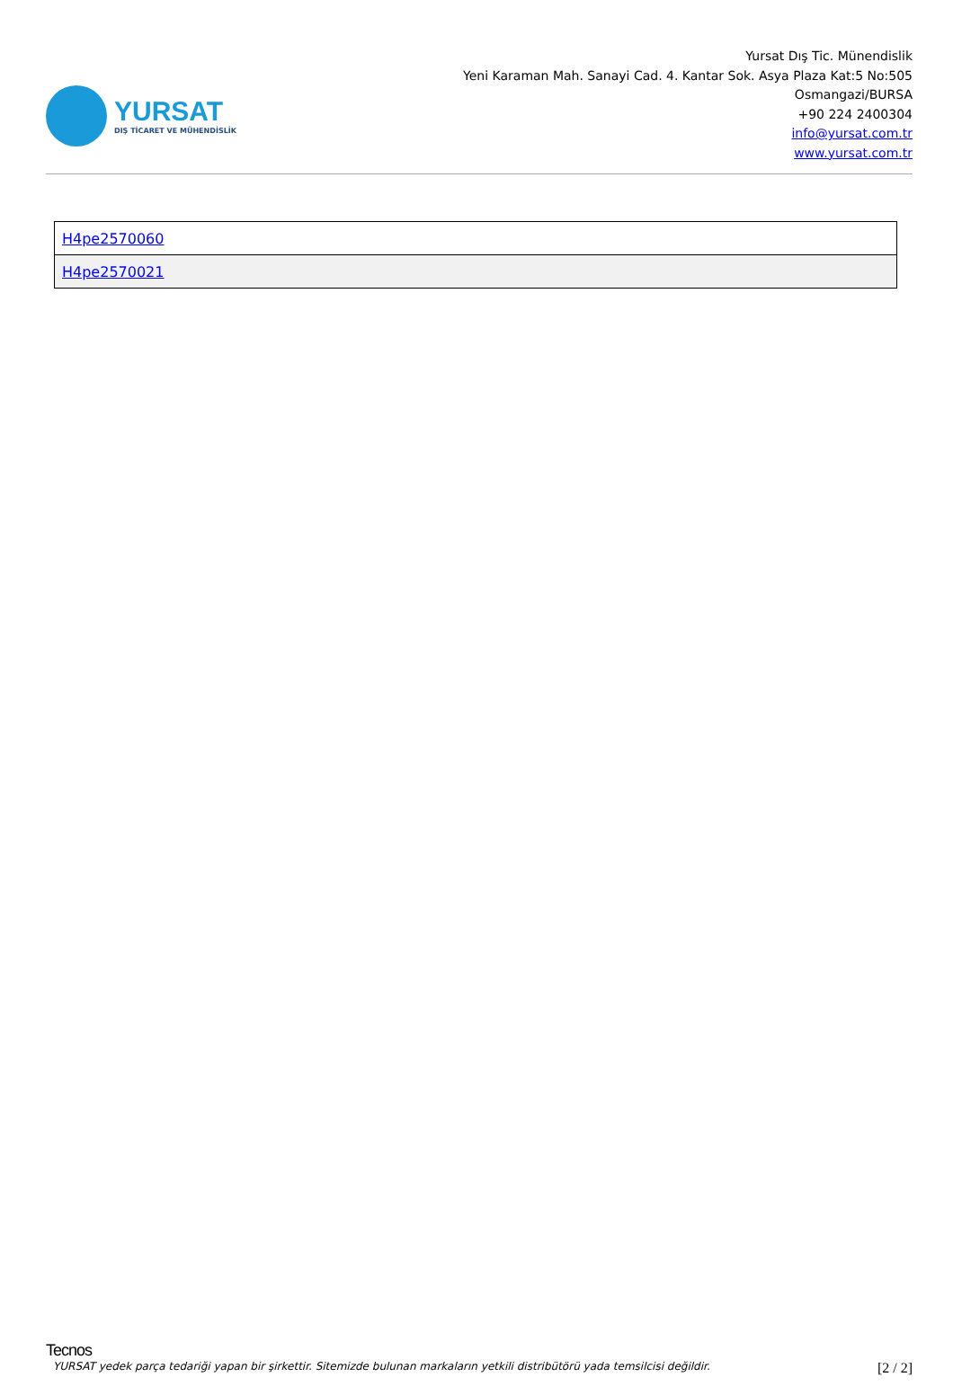YURSAT
DIŞ TİCARET VE MÜHENDİSLİK
Yursat Dış Tic. Münendislik
Yeni Karaman Mah. Sanayi Cad. 4. Kantar Sok. Asya Plaza Kat:5 No:505
Osmangazi/BURSA
+90 224 2400304
info@yursat.com.tr
www.yursat.com.tr
| H4pe2570060 |
| H4pe2570021 |
Tecnos
YURSAT yedek parça tedariği yapan bir şirkettir. Sitemizde bulunan markaların yetkili distribütörü yada temsilcisi değildir. [2 / 2]